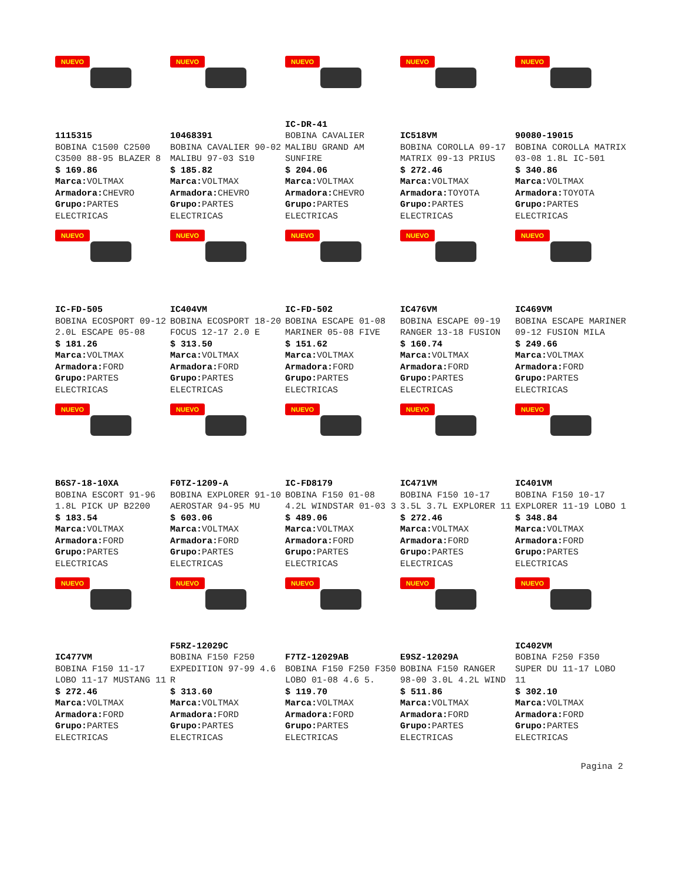NUEVO
1115315
BOBINA C1500 C2500 C3500 88-95 BLAZER 8
$ 169.86
Marca: VOLTMAX
Armadora: CHEVRO
Grupo: PARTES ELECTRICAS
NUEVO
10468391
BOBINA CAVALIER 90-02 MALIBU 97-03 S10
$ 185.82
Marca: VOLTMAX
Armadora: CHEVRO
Grupo: PARTES ELECTRICAS
NUEVO
IC-DR-41
BOBINA CAVALIER MALIBU GRAND AM SUNFIRE
$ 204.06
Marca: VOLTMAX
Armadora: CHEVRO
Grupo: PARTES ELECTRICAS
NUEVO
IC518VM
BOBINA COROLLA 09-17 MATRIX 09-13 PRIUS
$ 272.46
Marca: VOLTMAX
Armadora: TOYOTA
Grupo: PARTES ELECTRICAS
NUEVO
90080-19015
BOBINA COROLLA MATRIX 03-08 1.8L IC-501
$ 340.86
Marca: VOLTMAX
Armadora: TOYOTA
Grupo: PARTES ELECTRICAS
NUEVO
IC-FD-505
BOBINA ECOSPORT 09-12 2.0L ESCAPE 05-08
$ 181.26
Marca: VOLTMAX
Armadora: FORD
Grupo: PARTES ELECTRICAS
NUEVO
IC404VM
BOBINA ECOSPORT 18-20 FOCUS 12-17 2.0 E
$ 313.50
Marca: VOLTMAX
Armadora: FORD
Grupo: PARTES ELECTRICAS
NUEVO
IC-FD-502
BOBINA ESCAPE 01-08 MARINER 05-08 FIVE
$ 151.62
Marca: VOLTMAX
Armadora: FORD
Grupo: PARTES ELECTRICAS
NUEVO
IC476VM
BOBINA ESCAPE 09-19 RANGER 13-18 FUSION
$ 160.74
Marca: VOLTMAX
Armadora: FORD
Grupo: PARTES ELECTRICAS
NUEVO
IC469VM
BOBINA ESCAPE MARINER 09-12 FUSION MILA
$ 249.66
Marca: VOLTMAX
Armadora: FORD
Grupo: PARTES ELECTRICAS
NUEVO
B6S7-18-10XA
BOBINA ESCORT 91-96 1.8L PICK UP B2200
$ 183.54
Marca: VOLTMAX
Armadora: FORD
Grupo: PARTES ELECTRICAS
NUEVO
F0TZ-1209-A
BOBINA EXPLORER 91-10 AEROSTAR 94-95 MU
$ 603.06
Marca: VOLTMAX
Armadora: FORD
Grupo: PARTES ELECTRICAS
NUEVO
IC-FD8179
BOBINA F150 01-08 4.2L WINDSTAR 01-03 3
$ 489.06
Marca: VOLTMAX
Armadora: FORD
Grupo: PARTES ELECTRICAS
NUEVO
IC471VM
BOBINA F150 10-17 3.5L 3.7L EXPLORER 11
$ 272.46
Marca: VOLTMAX
Armadora: FORD
Grupo: PARTES ELECTRICAS
NUEVO
IC401VM
BOBINA F150 10-17 EXPLORER 11-19 LOBO 1
$ 348.84
Marca: VOLTMAX
Armadora: FORD
Grupo: PARTES ELECTRICAS
NUEVO
IC477VM
BOBINA F150 11-17 LOBO 11-17 MUSTANG 11
$ 272.46
Marca: VOLTMAX
Armadora: FORD
Grupo: PARTES ELECTRICAS
NUEVO
F5RZ-12029C
BOBINA F150 F250 EXPEDITION 97-99 4.6 R
$ 313.60
Marca: VOLTMAX
Armadora: FORD
Grupo: PARTES ELECTRICAS
NUEVO
F7TZ-12029AB
BOBINA F150 F250 F350 LOBO 01-08 4.6 5.
$ 119.70
Marca: VOLTMAX
Armadora: FORD
Grupo: PARTES ELECTRICAS
NUEVO
E9SZ-12029A
BOBINA F150 RANGER 98-00 3.0L 4.2L WIND
$ 511.86
Marca: VOLTMAX
Armadora: FORD
Grupo: PARTES ELECTRICAS
NUEVO
IC402VM
BOBINA F250 F350 SUPER DU 11-17 LOBO 11
$ 302.10
Marca: VOLTMAX
Armadora: FORD
Grupo: PARTES ELECTRICAS
Pagina 2